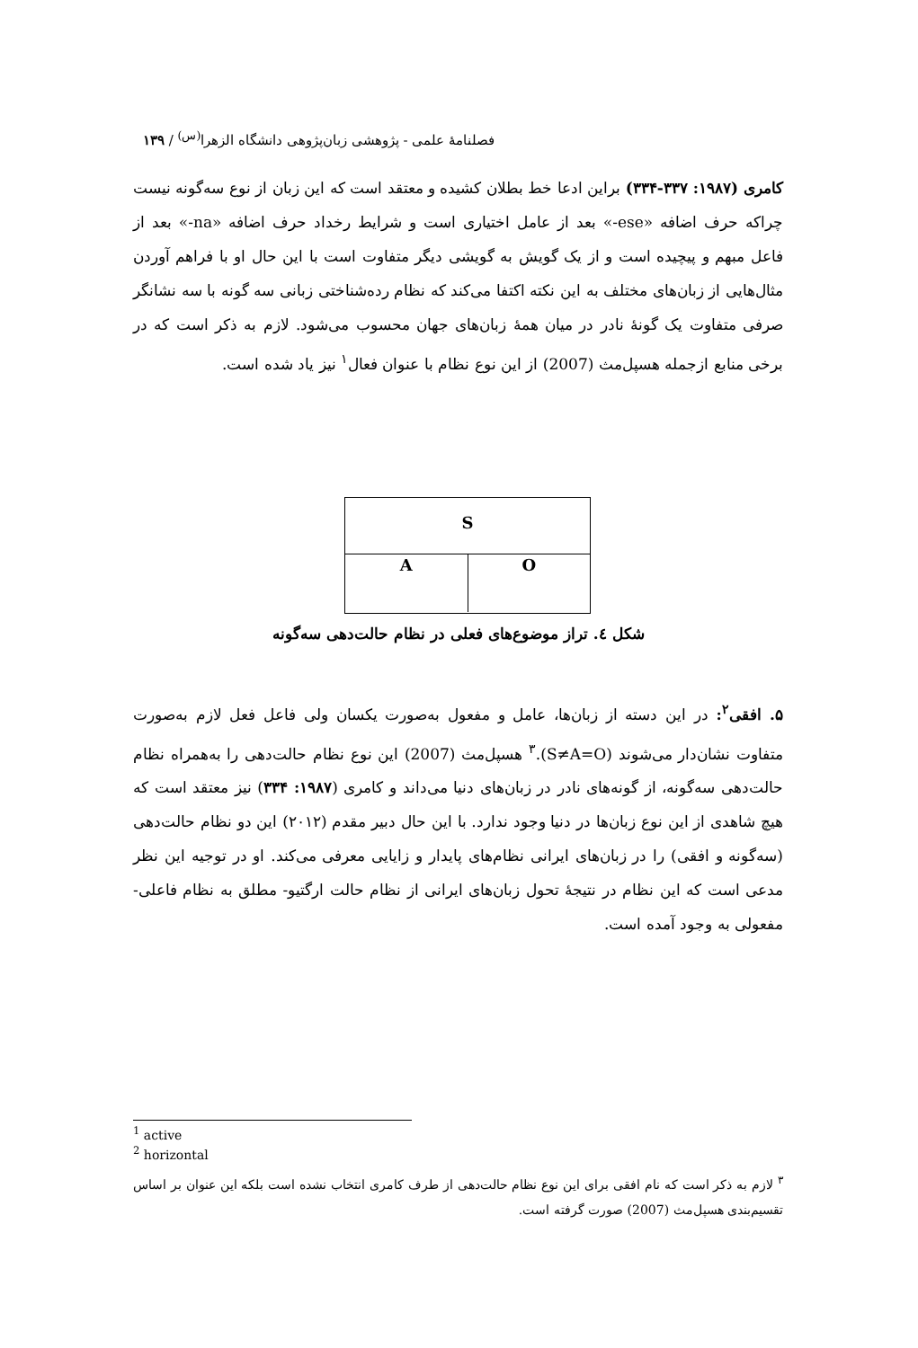فصلنامهٔ علمی - پژوهشی زبان‌پژوهی دانشگاه الزهرا<sup>(س)</sup> / ۱۳۹
کامری (۱۹۸۷: ۳۳۷-۳۳۴) براین ادعا خط بطلان کشیده و معتقد است که این زبان از نوع سه‌گونه نیست چراکه حرف اضافه «ese-» بعد از عامل اختیاری است و شرایط رخداد حرف اضافه «na-» بعد از فاعل مبهم و پیچیده است و از یک گویش به گویشی دیگر متفاوت است با این حال او با فراهم آوردن مثال‌هایی از زبان‌های مختلف به این نکته اکتفا می‌کند که نظام رده‌شناختی زبانی سه گونه با سه نشانگر صرفی متفاوت یک گونهٔ نادر در میان همهٔ زبان‌های جهان محسوب می‌شود. لازم به ذکر است که در برخی منابع ازجمله هسپل‌مث (2007) از این نوع نظام با عنوان فعال<sup>۱</sup> نیز یاد شده است.
S
A O
شکل ٤. تراز موضوع‌های فعلی در نظام حالت‌دهی سه‌گونه
۵. افقی<sup>۲</sup>: در این دسته از زبان‌ها، عامل و مفعول به‌صورت یکسان ولی فاعل فعل لازم به‌صورت متفاوت نشان‌دار می‌شوند (S≠A=O).<sup>۳</sup> هسپل‌مث (2007) این نوع نظام حالت‌دهی را به‌همراه نظام حالت‌دهی سه‌گونه، از گونه‌های نادر در زبان‌های دنیا می‌داند و کامری (۱۹۸۷: ۳۳۴) نیز معتقد است که هیچ شاهدی از این نوع زبان‌ها در دنیا وجود ندارد. با این حال دبیر مقدم (۲۰۱۲) این دو نظام حالت‌دهی (سه‌گونه و افقی) را در زبان‌های ایرانی نظام‌های پایدار و زایایی معرفی می‌کند. او در توجیه این نظر مدعی است که این نظام در نتیجهٔ تحول زبان‌های ایرانی از نظام حالت ارگتیو- مطلق به نظام فاعلی- مفعولی به وجود آمده است.
<sup>1</sup> active
<sup>2</sup> horizontal
<sup>۳</sup> لازم به ذکر است که نام افقی برای این نوع نظام حالت‌دهی از طرف کامری انتخاب نشده است بلکه این عنوان بر اساس تقسیم‌بندی هسپل‌مث (2007) صورت گرفته است.